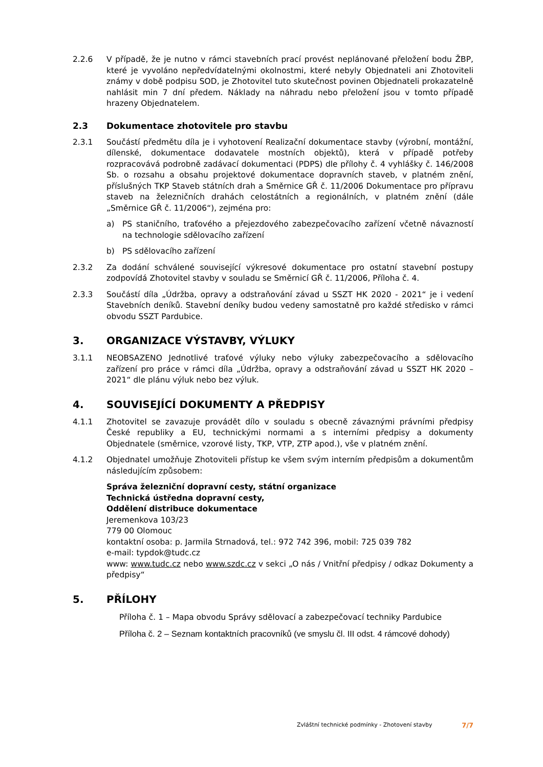2.2.6 V případě, že je nutno v rámci stavebních prací provést neplánované přeložení bodu ŽBP, které je vyvoláno nepředvídatelnými okolnostmi, které nebyly Objednateli ani Zhotoviteli známy v době podpisu SOD, je Zhotovitel tuto skutečnost povinen Objednateli prokazatelně nahlásit min 7 dní předem. Náklady na náhradu nebo přeložení jsou v tomto případě hrazeny Objednatelem.
2.3 Dokumentace zhotovitele pro stavbu
2.3.1 Součástí předmětu díla je i vyhotovení Realizační dokumentace stavby (výrobní, montážní, dílenské, dokumentace dodavatele mostních objektů), která v případě potřeby rozpracovává podrobně zadávací dokumentaci (PDPS) dle přílohy č. 4 vyhlášky č. 146/2008 Sb. o rozsahu a obsahu projektové dokumentace dopravních staveb, v platném znění, příslušných TKP Staveb státních drah a Směrnice GŘ č. 11/2006 Dokumentace pro přípravu staveb na železničních drahách celostátních a regionálních, v platném znění (dále „Směrnice GŘ č. 11/2006“), zejména pro:
a) PS staničního, traťového a přejezdového zabezpečovacího zařízení včetně návazností na technologie sdělovacího zařízení
b) PS sdělovacího zařízení
2.3.2 Za dodání schválené související výkresové dokumentace pro ostatní stavební postupy zodpovídá Zhotovitel stavby v souladu se Směrnicí GŘ č. 11/2006, Příloha č. 4.
2.3.3 Součástí díla „Údržba, opravy a odstraňování závad u SSZT HK 2020 - 2021“ je i vedení Stavebních deníků. Stavební deníky budou vedeny samostatně pro každé středisko v rámci obvodu SSZT Pardubice.
3. ORGANIZACE VÝSTAVBY, VÝLUKY
3.1.1 NEOBSAZENO Jednotlivé traťové výluky nebo výluky zabezpečovacího a sdělovacího zařízení pro práce v rámci díla „Údržba, opravy a odstraňování závad u SSZT HK 2020 – 2021“ dle plánu výluk nebo bez výluk.
4. SOUVISEJÍCÍ DOKUMENTY A PŘEDPISY
4.1.1 Zhotovitel se zavazuje provádět dílo v souladu s obecně závaznými právními předpisy České republiky a EU, technickými normami a s interními předpisy a dokumenty Objednatele (směrnice, vzorové listy, TKP, VTP, ZTP apod.), vše v platném znění.
4.1.2 Objednatel umožňuje Zhotoviteli přístup ke všem svým interním předpisům a dokumentům následujícím způsobem:
Správa železniční dopravní cesty, státní organizace
Technická ústředna dopravní cesty,
Oddělení distribuce dokumentace
Jeremenkova 103/23
779 00 Olomouc
kontaktní osoba: p. Jarmila Strnadová, tel.: 972 742 396, mobil: 725 039 782
e-mail: typdok@tudc.cz
www: www.tudc.cz nebo www.szdc.cz v sekci „O nás / Vnitřní předpisy / odkaz Dokumenty a předpisy“
5. PŘÍLOHY
Příloha č. 1 – Mapa obvodu Správy sdělovací a zabezpečovací techniky Pardubice
Příloha č. 2 – Seznam kontaktních pracovníků (ve smyslu čl. III odst. 4 rámcové dohody)
Zvláštní technické podmínky - Zhotovení stavby 7/7